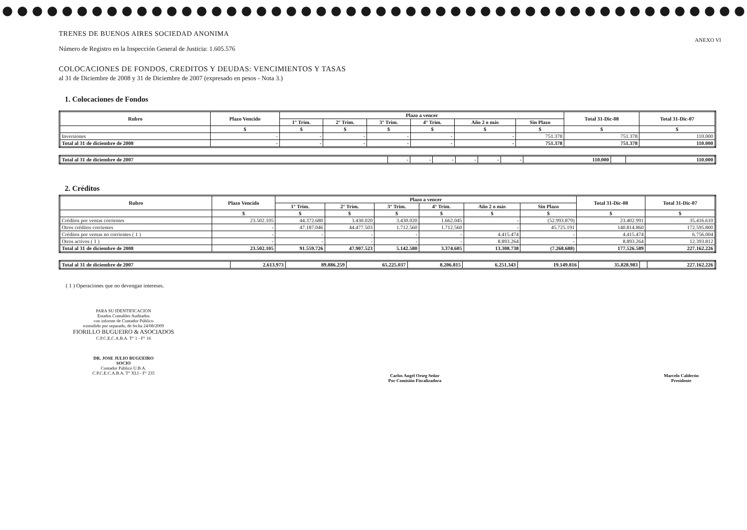TRENES DE BUENOS AIRES SOCIEDAD ANONIMA
ANEXO VI
Número de Registro en la Inspección General de Justicia: 1.605.576
COLOCACIONES DE FONDOS, CREDITOS Y DEUDAS: VENCIMIENTOS Y TASAS
al 31 de Diciembre de 2008 y 31 de Diciembre de 2007 (expresado en pesos - Nota 3.)
1. Colocaciones de Fondos
| Rubro | Plazo Vencido | Plazo a vencer | | | | | | Total 31-Dic-08 | Total 31-Dic-07 |
| --- | --- | --- | --- | --- | --- | --- | --- | --- | --- |
| | | 1° Trim. | 2° Trim. | 3° Trim. | 4° Trim. | Año 2 o más | Sin Plazo | | |
| | $ | $ | $ | $ | $ | $ | $ | $ | $ |
| Inversiones | - | - | - | - | - | - | 751.378 | 751.378 | 110.000 |
| Total al 31 de diciembre de 2008 | - | - | - | - | - | - | 751.378 | 751.378 | 110.000 |
| Total al 31 de diciembre de 2007 | - | - | - | - | - | - | 110.000 | | 110.000 |
2. Créditos
| Rubro | Plazo Vencido | Plazo a vencer | | | | | | Total 31-Dic-08 | Total 31-Dic-07 |
| --- | --- | --- | --- | --- | --- | --- | --- | --- | --- |
| | | 1° Trim. | 2° Trim. | 3° Trim. | 4° Trim. | Año 2 o más | Sin Plazo | | |
| | $ | $ | $ | $ | $ | $ | $ | $ | $ |
| Créditos por ventas corrientes | 23.502.105 | 44.372.680 | 3.430.020 | 3.430.020 | 1.662.045 | - | (52.993.879) | 23.402.991 | 35.416.610 |
| Otros créditos corrientes | - | 47.187.046 | 44.477.503 | 1.712.560 | 1.712.560 | - | 45.725.191 | 140.814.860 | 172.595.800 |
| Créditos por ventas no corrientes ( 1 ) | - | - | - | - | - | 4.415.474 | - | 4.415.474 | 6.756.004 |
| Otros activos ( 1 ) | - | - | - | - | - | 8.893.264 | - | 8.893.264 | 12.393.812 |
| Total al 31 de diciembre de 2008 | 23.502.105 | 91.559.726 | 47.907.523 | 5.142.580 | 3.374.605 | 13.308.738 | (7.268.688) | 177.526.589 | 227.162.226 |
| Total al 31 de diciembre de 2007 | 2.613.973 | 89.886.259 | 65.225.037 | 8.206.815 | 6.251.343 | 19.149.816 | 35.828.983 | | 227.162.226 |
( 1 ) Operaciones que no devengan intereses.
PARA SU IDENTIFICACION
Estados Contables Auditados
con informe de Contador Público
extendido por separado, de fecha 24/08/2009
FIORILLO BUGUEIRO & ASOCIADOS
C.P.C.E.C.A.B.A. T° 1 - F° 16
DR. JOSE JULIO BUGUEIRO
SOCIO
Contador Público U.B.A.
C.P.C.E.C.A.B.A. T° XLI - F° 235
Carlos Angel Orseg Señor
Por Comisión Fiscalizadora
Marcelo Calderón
Presidente